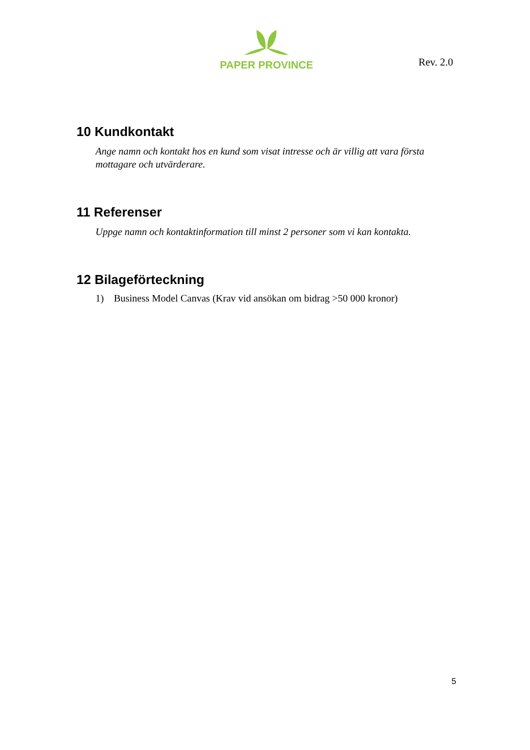PAPER PROVINCE
Rev. 2.0
10 Kundkontakt
Ange namn och kontakt hos en kund som visat intresse och är villig att vara första mottagare och utvärderare.
11 Referenser
Uppge namn och kontaktinformation till minst 2 personer som vi kan kontakta.
12 Bilageförteckning
1) Business Model Canvas (Krav vid ansökan om bidrag >50 000 kronor)
5